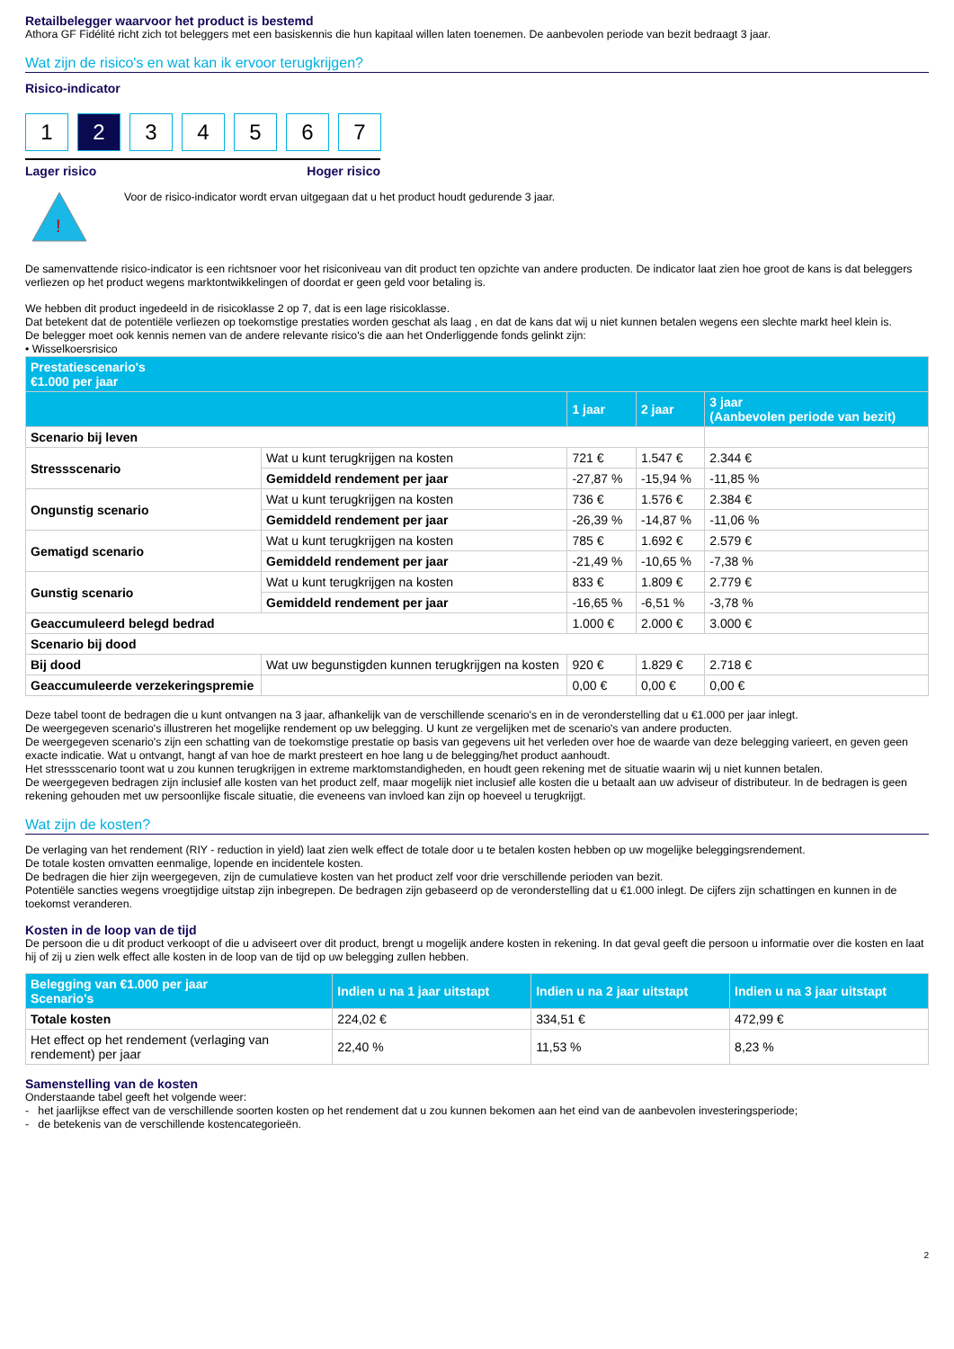Retailbelegger waarvoor het product is bestemd
Athora GF Fidélité richt zich tot beleggers met een basiskennis die hun kapitaal willen laten toenemen. De aanbevolen periode van bezit bedraagt 3 jaar.
Wat zijn de risico's en wat kan ik ervoor terugkrijgen?
Risico-indicator
1 2 3 4 5 6 7
Lager risico Hoger risico
!
Voor de risico-indicator wordt ervan uitgegaan dat u het product houdt gedurende 3 jaar.
De samenvattende risico-indicator is een richtsnoer voor het risiconiveau van dit product ten opzichte van andere producten. De indicator laat zien hoe groot de kans is dat beleggers verliezen op het product wegens marktontwikkelingen of doordat er geen geld voor betaling is.
We hebben dit product ingedeeld in de risicoklasse 2 op 7, dat is een lage risicoklasse.
Dat betekent dat de potentiële verliezen op toekomstige prestaties worden geschat als laag , en dat de kans dat wij u niet kunnen betalen wegens een slechte markt heel klein is.
De belegger moet ook kennis nemen van de andere relevante risico's die aan het Onderliggende fonds gelinkt zijn:
• Wisselkoersrisico
| Prestatiescenario's €1.000 per jaar | | | | |
| --- | --- | --- | --- | --- |
| | | 1 jaar | 2 jaar | 3 jaar (Aanbevolen periode van bezit) |
| Scenario bij leven | | | | |
| Stressscenario | Wat u kunt terugkrijgen na kosten | 721 € | 1.547 € | 2.344 € |
| | Gemiddeld rendement per jaar | -27,87 % | -15,94 % | -11,85 % |
| Ongunstig scenario | Wat u kunt terugkrijgen na kosten | 736 € | 1.576 € | 2.384 € |
| | Gemiddeld rendement per jaar | -26,39 % | -14,87 % | -11,06 % |
| Gematigd scenario | Wat u kunt terugkrijgen na kosten | 785 € | 1.692 € | 2.579 € |
| | Gemiddeld rendement per jaar | -21,49 % | -10,65 % | -7,38 % |
| Gunstig scenario | Wat u kunt terugkrijgen na kosten | 833 € | 1.809 € | 2.779 € |
| | Gemiddeld rendement per jaar | -16,65 % | -6,51 % | -3,78 % |
| Geaccumuleerd belegd bedrad | | 1.000 € | 2.000 € | 3.000 € |
| Scenario bij dood | | | | |
| Bij dood | Wat uw begunstigden kunnen terugkrijgen na kosten | 920 € | 1.829 € | 2.718 € |
| Geaccumuleerde verzekeringspremie | | 0,00 € | 0,00 € | 0,00 € |
Deze tabel toont de bedragen die u kunt ontvangen na 3 jaar, afhankelijk van de verschillende scenario's en in de veronderstelling dat u €1.000 per jaar inlegt.
De weergegeven scenario's illustreren het mogelijke rendement op uw belegging. U kunt ze vergelijken met de scenario's van andere producten.
De weergegeven scenario's zijn een schatting van de toekomstige prestatie op basis van gegevens uit het verleden over hoe de waarde van deze belegging varieert, en geven geen exacte indicatie. Wat u ontvangt, hangt af van hoe de markt presteert en hoe lang u de belegging/het product aanhoudt.
Het stressscenario toont wat u zou kunnen terugkrijgen in extreme marktomstandigheden, en houdt geen rekening met de situatie waarin wij u niet kunnen betalen.
De weergegeven bedragen zijn inclusief alle kosten van het product zelf, maar mogelijk niet inclusief alle kosten die u betaalt aan uw adviseur of distributeur. In de bedragen is geen rekening gehouden met uw persoonlijke fiscale situatie, die eveneens van invloed kan zijn op hoeveel u terugkrijgt.
Wat zijn de kosten?
De verlaging van het rendement (RIY - reduction in yield) laat zien welk effect de totale door u te betalen kosten hebben op uw mogelijke beleggingsrendement.
De totale kosten omvatten eenmalige, lopende en incidentele kosten.
De bedragen die hier zijn weergegeven, zijn de cumulatieve kosten van het product zelf voor drie verschillende perioden van bezit.
Potentiële sancties wegens vroegtijdige uitstap zijn inbegrepen. De bedragen zijn gebaseerd op de veronderstelling dat u €1.000 inlegt. De cijfers zijn schattingen en kunnen in de toekomst veranderen.
Kosten in de loop van de tijd
De persoon die u dit product verkoopt of die u adviseert over dit product, brengt u mogelijk andere kosten in rekening. In dat geval geeft die persoon u informatie over die kosten en laat hij of zij u zien welk effect alle kosten in de loop van de tijd op uw belegging zullen hebben.
| Belegging van €1.000 per jaar Scenario's | Indien u na 1 jaar uitstapt | Indien u na 2 jaar uitstapt | Indien u na 3 jaar uitstapt |
| --- | --- | --- | --- |
| Totale kosten | 224,02 € | 334,51 € | 472,99 € |
| Het effect op het rendement (verlaging van rendement) per jaar | 22,40 % | 11,53 % | 8,23 % |
Samenstelling van de kosten
Onderstaande tabel geeft het volgende weer:
- het jaarlijkse effect van de verschillende soorten kosten op het rendement dat u zou kunnen bekomen aan het eind van de aanbevolen investeringsperiode;
- de betekenis van de verschillende kostencategorieën.
2